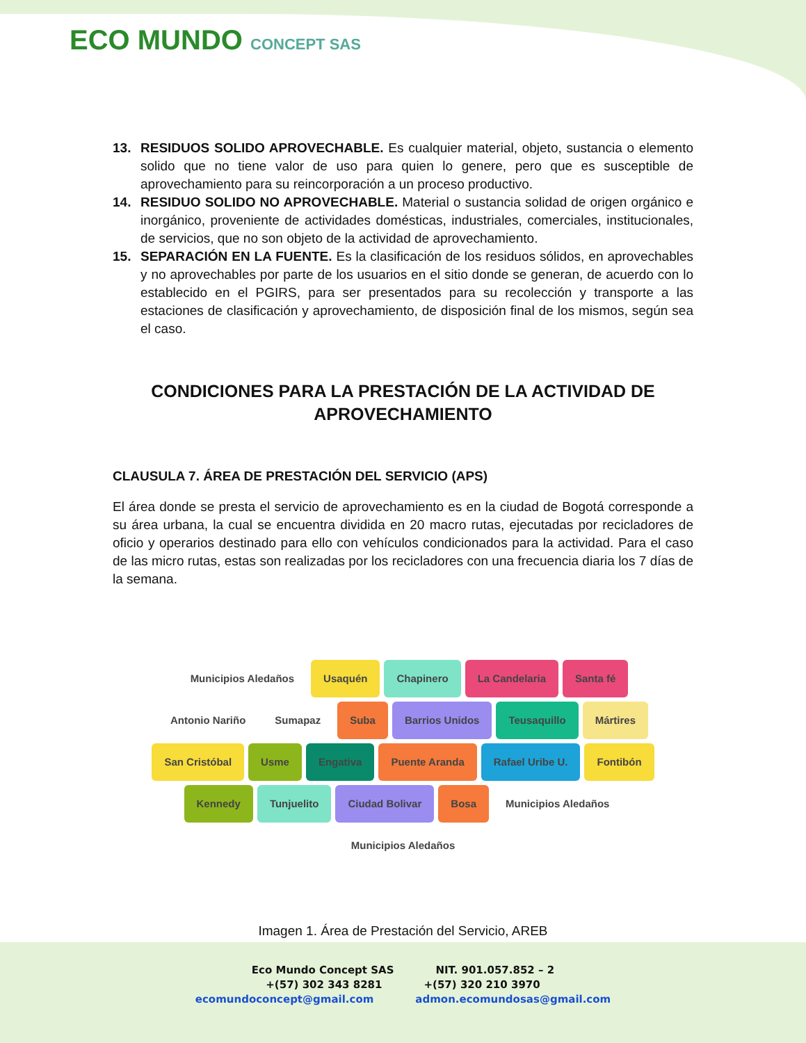ECO MUNDO CONCEPT SAS
13. RESIDUOS SOLIDO APROVECHABLE. Es cualquier material, objeto, sustancia o elemento solido que no tiene valor de uso para quien lo genere, pero que es susceptible de aprovechamiento para su reincorporación a un proceso productivo.
14. RESIDUO SOLIDO NO APROVECHABLE. Material o sustancia solidad de origen orgánico e inorgánico, proveniente de actividades domésticas, industriales, comerciales, institucionales, de servicios, que no son objeto de la actividad de aprovechamiento.
15. SEPARACIÓN EN LA FUENTE. Es la clasificación de los residuos sólidos, en aprovechables y no aprovechables por parte de los usuarios en el sitio donde se generan, de acuerdo con lo establecido en el PGIRS, para ser presentados para su recolección y transporte a las estaciones de clasificación y aprovechamiento, de disposición final de los mismos, según sea el caso.
CONDICIONES PARA LA PRESTACIÓN DE LA ACTIVIDAD DE APROVECHAMIENTO
CLAUSULA 7. ÁREA DE PRESTACIÓN DEL SERVICIO (APS)
El área donde se presta el servicio de aprovechamiento es en la ciudad de Bogotá corresponde a su área urbana, la cual se encuentra dividida en 20 macro rutas, ejecutadas por recicladores de oficio y operarios destinado para ello con vehículos condicionados para la actividad. Para el caso de las micro rutas, estas son realizadas por los recicladores con una frecuencia diaria los 7 días de la semana.
Municipios Aledaños Usaquén Chapinero La Candelaria Santa fé Antonio Nariño Sumapaz Suba Barrios Unidos Teusaquillo Mártires San Cristóbal Usme Engativa Puente Aranda Rafael Uribe U. Fontibón Kennedy Tunjuelito Ciudad Bolivar Bosa Municipios Aledaños Municipios Aledaños
Imagen 1. Área de Prestación del Servicio, AREB
Eco Mundo Concept SAS NIT. 901.057.852 – 2
+(57) 302 343 8281 +(57) 320 210 3970
ecomundoconcept@gmail.com admon.ecomundosas@gmail.com